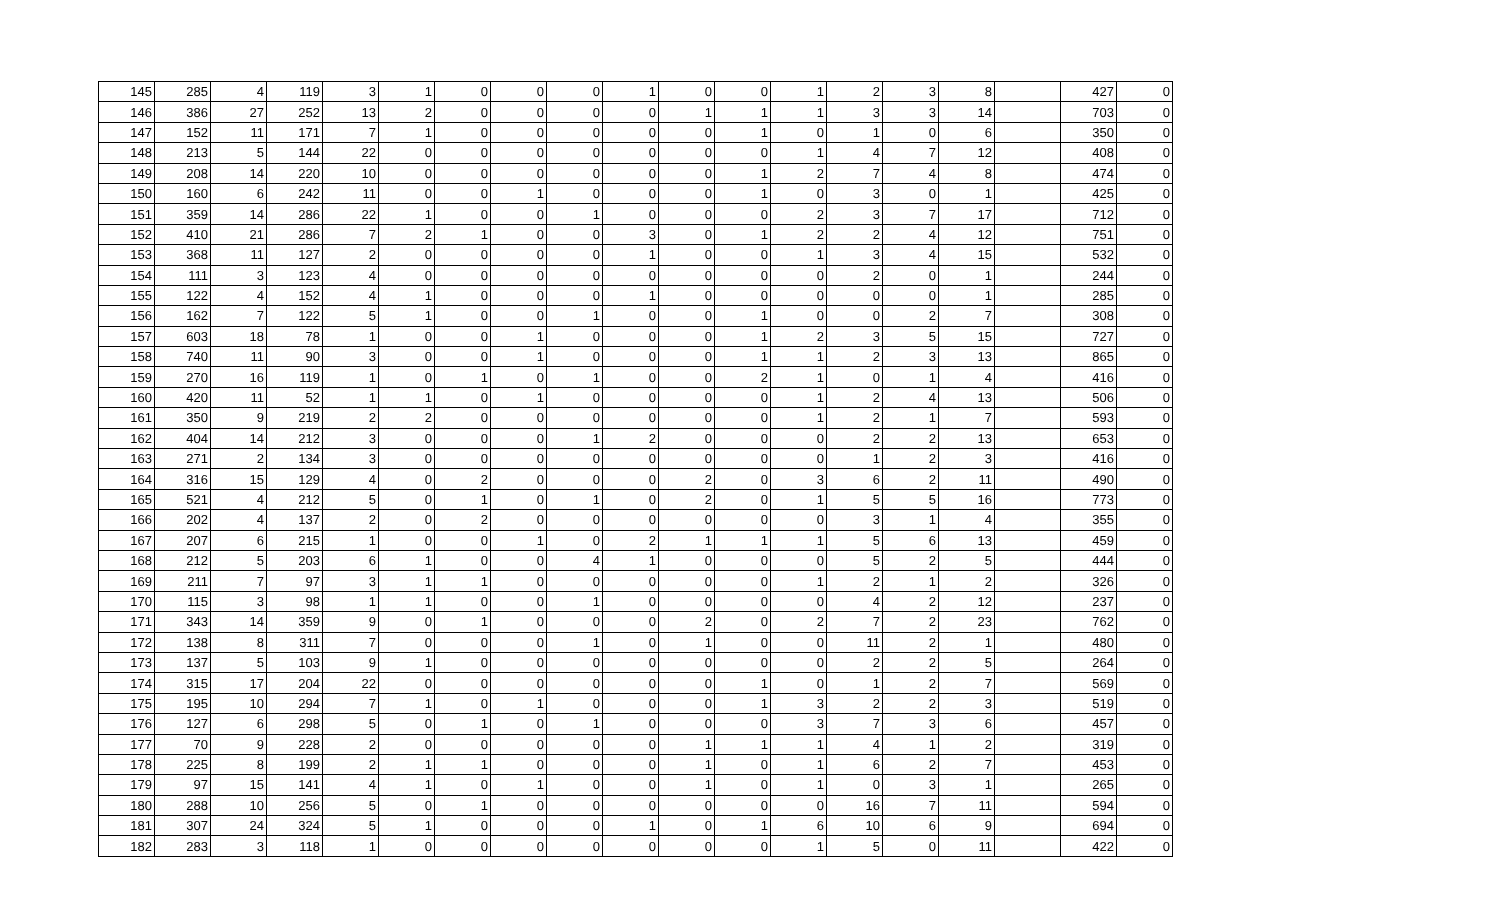| 145 | 285 | 4 | 119 | 3 | 1 | 0 | 0 | 0 | 1 | 0 | 0 | 1 | 2 | 3 | 8 | | 427 | 0 |
| 146 | 386 | 27 | 252 | 13 | 2 | 0 | 0 | 0 | 0 | 1 | 1 | 1 | 3 | 3 | 14 | | 703 | 0 |
| 147 | 152 | 11 | 171 | 7 | 1 | 0 | 0 | 0 | 0 | 0 | 1 | 0 | 1 | 0 | 6 | | 350 | 0 |
| 148 | 213 | 5 | 144 | 22 | 0 | 0 | 0 | 0 | 0 | 0 | 0 | 1 | 4 | 7 | 12 | | 408 | 0 |
| 149 | 208 | 14 | 220 | 10 | 0 | 0 | 0 | 0 | 0 | 0 | 1 | 2 | 7 | 4 | 8 | | 474 | 0 |
| 150 | 160 | 6 | 242 | 11 | 0 | 0 | 1 | 0 | 0 | 0 | 1 | 0 | 3 | 0 | 1 | | 425 | 0 |
| 151 | 359 | 14 | 286 | 22 | 1 | 0 | 0 | 1 | 0 | 0 | 0 | 2 | 3 | 7 | 17 | | 712 | 0 |
| 152 | 410 | 21 | 286 | 7 | 2 | 1 | 0 | 0 | 3 | 0 | 1 | 2 | 2 | 4 | 12 | | 751 | 0 |
| 153 | 368 | 11 | 127 | 2 | 0 | 0 | 0 | 0 | 1 | 0 | 0 | 1 | 3 | 4 | 15 | | 532 | 0 |
| 154 | 111 | 3 | 123 | 4 | 0 | 0 | 0 | 0 | 0 | 0 | 0 | 0 | 2 | 0 | 1 | | 244 | 0 |
| 155 | 122 | 4 | 152 | 4 | 1 | 0 | 0 | 0 | 1 | 0 | 0 | 0 | 0 | 0 | 1 | | 285 | 0 |
| 156 | 162 | 7 | 122 | 5 | 1 | 0 | 0 | 1 | 0 | 0 | 1 | 0 | 0 | 2 | 7 | | 308 | 0 |
| 157 | 603 | 18 | 78 | 1 | 0 | 0 | 1 | 0 | 0 | 0 | 1 | 2 | 3 | 5 | 15 | | 727 | 0 |
| 158 | 740 | 11 | 90 | 3 | 0 | 0 | 1 | 0 | 0 | 0 | 1 | 1 | 2 | 3 | 13 | | 865 | 0 |
| 159 | 270 | 16 | 119 | 1 | 0 | 1 | 0 | 1 | 0 | 0 | 2 | 1 | 0 | 1 | 4 | | 416 | 0 |
| 160 | 420 | 11 | 52 | 1 | 1 | 0 | 1 | 0 | 0 | 0 | 0 | 1 | 2 | 4 | 13 | | 506 | 0 |
| 161 | 350 | 9 | 219 | 2 | 2 | 0 | 0 | 0 | 0 | 0 | 0 | 1 | 2 | 1 | 7 | | 593 | 0 |
| 162 | 404 | 14 | 212 | 3 | 0 | 0 | 0 | 1 | 2 | 0 | 0 | 0 | 2 | 2 | 13 | | 653 | 0 |
| 163 | 271 | 2 | 134 | 3 | 0 | 0 | 0 | 0 | 0 | 0 | 0 | 0 | 1 | 2 | 3 | | 416 | 0 |
| 164 | 316 | 15 | 129 | 4 | 0 | 2 | 0 | 0 | 0 | 2 | 0 | 3 | 6 | 2 | 11 | | 490 | 0 |
| 165 | 521 | 4 | 212 | 5 | 0 | 1 | 0 | 1 | 0 | 2 | 0 | 1 | 5 | 5 | 16 | | 773 | 0 |
| 166 | 202 | 4 | 137 | 2 | 0 | 2 | 0 | 0 | 0 | 0 | 0 | 0 | 3 | 1 | 4 | | 355 | 0 |
| 167 | 207 | 6 | 215 | 1 | 0 | 0 | 1 | 0 | 2 | 1 | 1 | 1 | 5 | 6 | 13 | | 459 | 0 |
| 168 | 212 | 5 | 203 | 6 | 1 | 0 | 0 | 4 | 1 | 0 | 0 | 0 | 5 | 2 | 5 | | 444 | 0 |
| 169 | 211 | 7 | 97 | 3 | 1 | 1 | 0 | 0 | 0 | 0 | 0 | 1 | 2 | 1 | 2 | | 326 | 0 |
| 170 | 115 | 3 | 98 | 1 | 1 | 0 | 0 | 1 | 0 | 0 | 0 | 0 | 4 | 2 | 12 | | 237 | 0 |
| 171 | 343 | 14 | 359 | 9 | 0 | 1 | 0 | 0 | 0 | 2 | 0 | 2 | 7 | 2 | 23 | | 762 | 0 |
| 172 | 138 | 8 | 311 | 7 | 0 | 0 | 0 | 1 | 0 | 1 | 0 | 0 | 11 | 2 | 1 | | 480 | 0 |
| 173 | 137 | 5 | 103 | 9 | 1 | 0 | 0 | 0 | 0 | 0 | 0 | 0 | 2 | 2 | 5 | | 264 | 0 |
| 174 | 315 | 17 | 204 | 22 | 0 | 0 | 0 | 0 | 0 | 0 | 1 | 0 | 1 | 2 | 7 | | 569 | 0 |
| 175 | 195 | 10 | 294 | 7 | 1 | 0 | 1 | 0 | 0 | 0 | 1 | 3 | 2 | 2 | 3 | | 519 | 0 |
| 176 | 127 | 6 | 298 | 5 | 0 | 1 | 0 | 1 | 0 | 0 | 0 | 3 | 7 | 3 | 6 | | 457 | 0 |
| 177 | 70 | 9 | 228 | 2 | 0 | 0 | 0 | 0 | 0 | 1 | 1 | 1 | 4 | 1 | 2 | | 319 | 0 |
| 178 | 225 | 8 | 199 | 2 | 1 | 1 | 0 | 0 | 0 | 1 | 0 | 1 | 6 | 2 | 7 | | 453 | 0 |
| 179 | 97 | 15 | 141 | 4 | 1 | 0 | 1 | 0 | 0 | 1 | 0 | 1 | 0 | 3 | 1 | | 265 | 0 |
| 180 | 288 | 10 | 256 | 5 | 0 | 1 | 0 | 0 | 0 | 0 | 0 | 0 | 16 | 7 | 11 | | 594 | 0 |
| 181 | 307 | 24 | 324 | 5 | 1 | 0 | 0 | 0 | 1 | 0 | 1 | 6 | 10 | 6 | 9 | | 694 | 0 |
| 182 | 283 | 3 | 118 | 1 | 0 | 0 | 0 | 0 | 0 | 0 | 0 | 1 | 5 | 0 | 11 | | 422 | 0 |